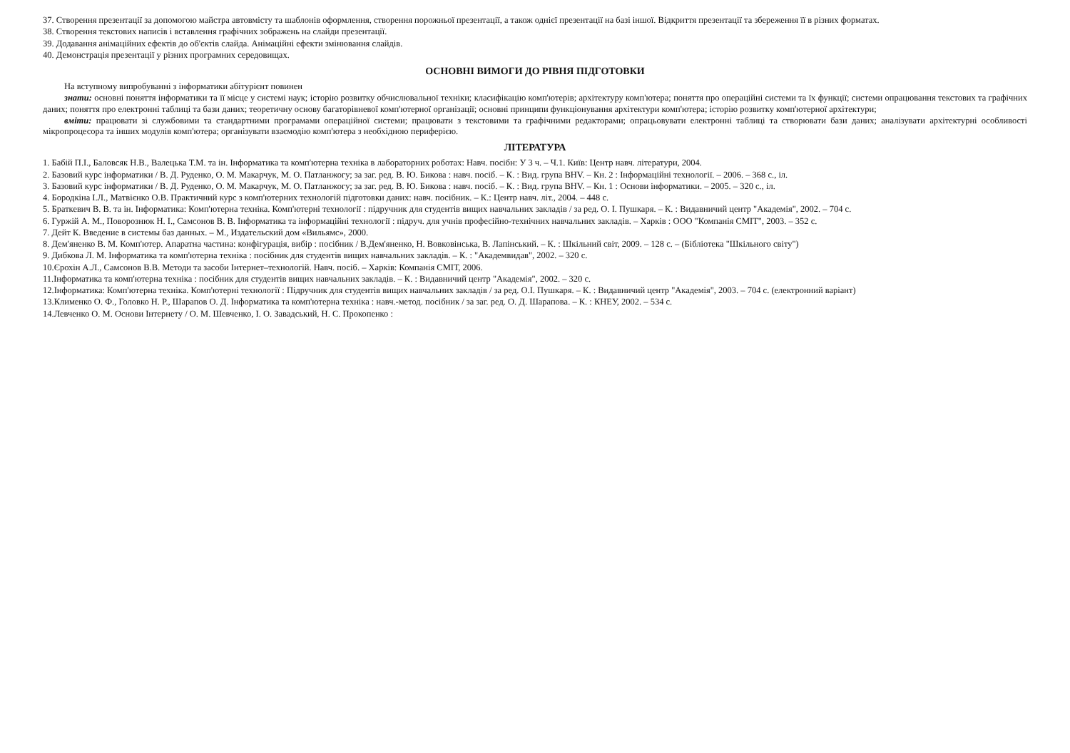37. Створення презентації за допомогою майстра автовмісту та шаблонів оформлення, створення порожньої презентації, а також однієї презентації на базі іншої. Відкриття презентації та збереження її в різних форматах.
38. Створення текстових написів і вставлення графічних зображень на слайди презентації.
39. Додавання анімаційних ефектів до об'єктів слайда. Анімаційні ефекти змінювання слайдів.
40. Демонстрація презентації у різних програмних середовищах.
ОСНОВНІ ВИМОГИ ДО РІВНЯ ПІДГОТОВКИ
На вступному випробуванні з інформатики абітурієнт повинен
знати: основні поняття інформатики та її місце у системі наук; історію розвитку обчислювальної техніки; класифікацію комп'ютерів; архітектуру комп'ютера; поняття про операційні системи та їх функції; системи опрацювання текстових та графічних даних; поняття про електронні таблиці та бази даних; теоретичну основу багаторівневої комп'ютерної організації; основні принципи функціонування архітектури комп'ютера; історію розвитку комп'ютерної архітектури;
вміти: працювати зі службовими та стандартними програмами операційної системи; працювати з текстовими та графічними редакторами; опрацьовувати електронні таблиці та створювати бази даних; аналізувати архітектурні особливості мікропроцесора та інших модулів комп'ютера; організувати взаємодію комп'ютера з необхідною периферією.
ЛІТЕРАТУРА
1. Бабій П.І., Баловсяк Н.В., Валецька Т.М. та ін. Інформатика та комп'ютерна техніка в лабораторних роботах: Навч. посібн: У 3 ч. – Ч.1. Київ: Центр навч. літератури, 2004.
2. Базовий курс інформатики / В. Д. Руденко, О. М. Макарчук, М. О. Патланжогу; за заг. ред. В. Ю. Бикова : навч. посіб. – К. : Вид. група BHV. – Кн. 2 : Інформаційні технології. – 2006. – 368 с., іл.
3. Базовий курс інформатики / В. Д. Руденко, О. М. Макарчук, М. О. Патланжогу; за заг. ред. В. Ю. Бикова : навч. посіб. – К. : Вид. група BHV. – Кн. 1 : Основи інформатики. – 2005. – 320 с., іл.
4. Бородкіна І.Л., Матвієнко О.В. Практичний курс з комп'ютерних технологій підготовки даних: навч. посібник. – К.: Центр навч. літ., 2004. – 448 с.
5. Браткевич В. В. та ін. Інформатика: Комп'ютерна техніка. Комп'ютерні технології : підручник для студентів вищих навчальних закладів / за ред. О. І. Пушкаря. – К. : Видавничий центр "Академія", 2002. – 704 с.
6. Гуржій А. М., Поворознюк Н. І., Самсонов В. В. Інформатика та інформаційні технології : підруч. для учнів професійно-технічних навчальних закладів. – Харків : ООО "Компанія СМІТ", 2003. – 352 с.
7. Дейт К. Введение в системы баз данных. – М., Издательский дом «Вильямс», 2000.
8. Дем'яненко В. М. Комп'ютер. Апаратна частина: конфігурація, вибір : посібник / В.Дем'яненко, Н. Вовковінська, В. Лапінський. – К. : Шкільний світ, 2009. – 128 с. – (Бібліотека "Шкільного світу")
9. Дибкова Л. М. Інформатика та комп'ютерна техніка : посібник для студентів вищих навчальних закладів. – К. : "Академвидав", 2002. – 320 с.
10.Єрохін А.Л., Самсонов В.В. Методи та засоби Інтернет–технологій. Навч. посіб. – Харків: Компанія СМІТ, 2006.
11.Інформатика та комп'ютерна техніка : посібник для студентів вищих навчальних закладів. – К. : Видавничий центр "Академія", 2002. – 320 с.
12.Інформатика: Комп'ютерна техніка. Комп'ютерні технології : Підручник для студентів вищих навчальних закладів / за ред. О.І. Пушкаря. – К. : Видавничий центр "Академія", 2003. – 704 с. (електронний варіант)
13.Клименко О. Ф., Головко Н. Р., Шарапов О. Д. Інформатика та комп'ютерна техніка : навч.-метод. посібник / за заг. ред. О. Д. Шарапова. – К. : КНЕУ, 2002. – 534 с.
14.Левченко О. М. Основи Інтернету / О. М. Шевченко, І. О. Завадський, Н. С. Прокопенко :